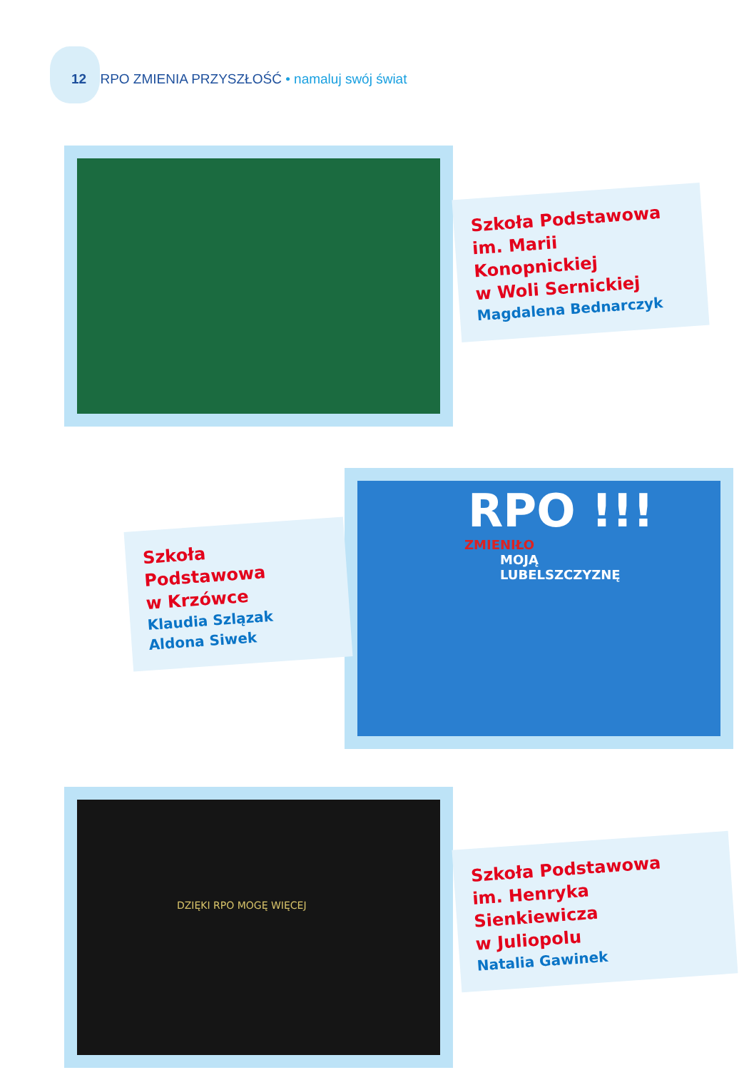12 RPO ZMIENIA PRZYSZŁOŚĆ • namaluj swój świat
Szkoła Podstawowa
im. Marii Konopnickiej
w Woli Sernickiej
Magdalena Bednarczyk
RPO !!!
ZMIENIŁO
MOJĄ
LUBELSZCZYZNĘ
Szkoła Podstawowa
w Krzówce
Klaudia Szlązak
Aldona Siwek
DZIĘKI RPO MOGĘ WIĘCEJ
Szkoła Podstawowa
im. Henryka Sienkiewicza
w Juliopolu
Natalia Gawinek